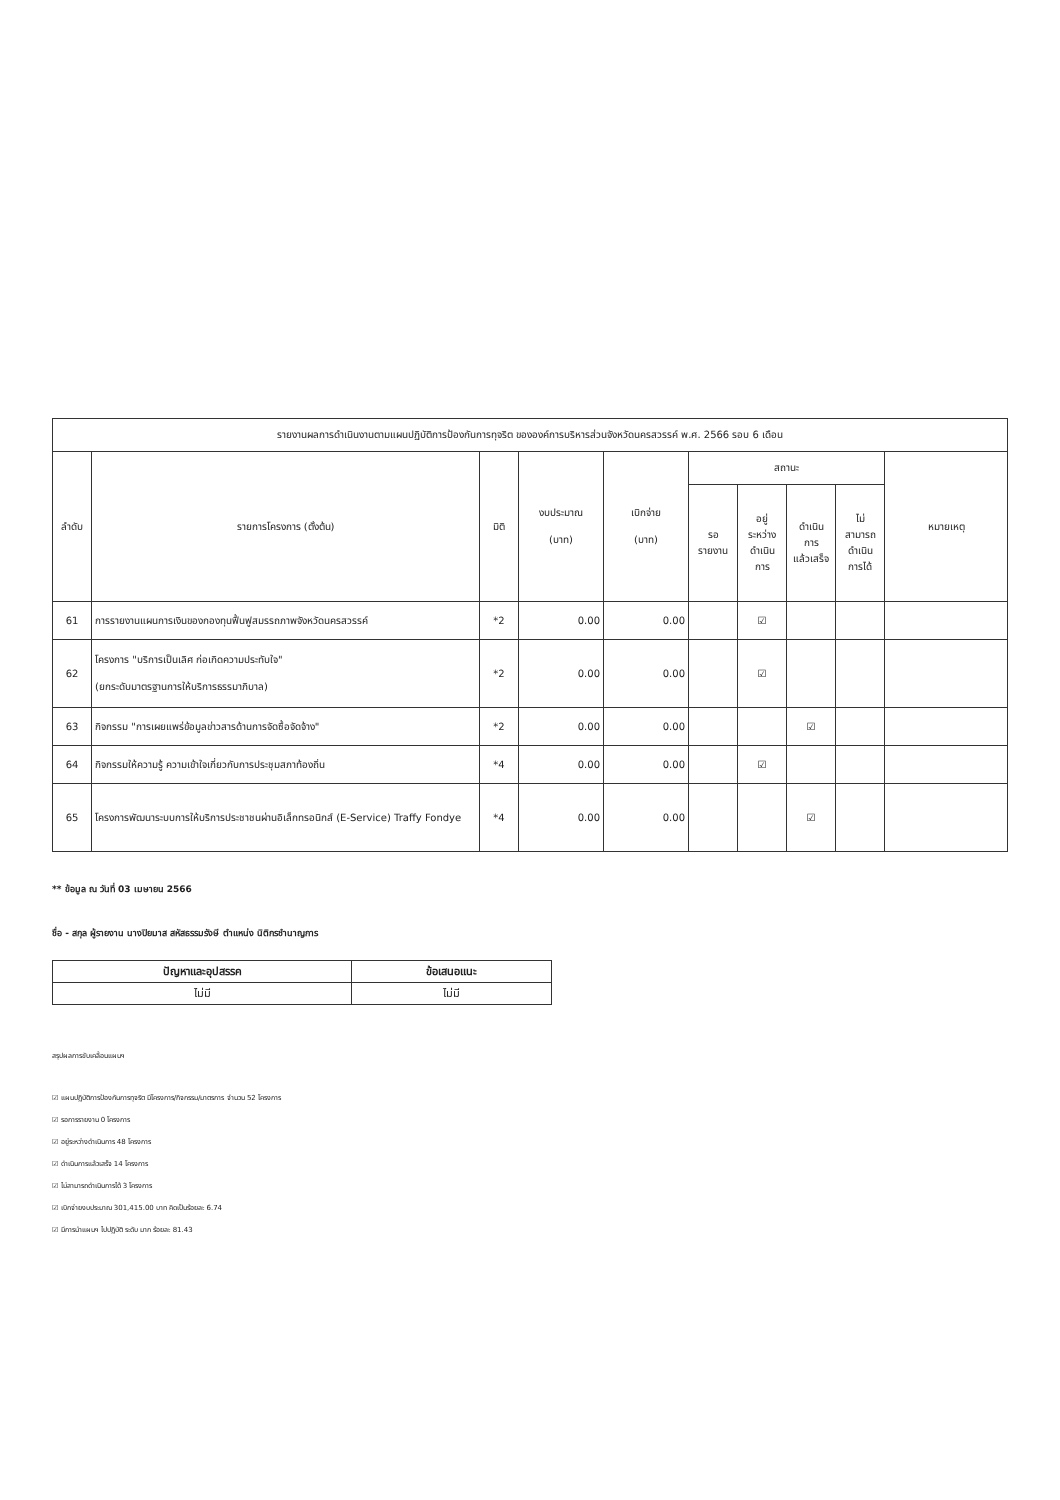| รายงานผลการดำเนินงานตามแผนปฏิบัติการป้องกันการทุจริต ขององค์การบริหารส่วนจังหวัดนครสวรรค์ พ.ศ. 2566 รอบ 6 เดือน | | | | | | | | | |
| --- | --- | --- | --- | --- | --- | --- | --- | --- | --- |
| ลำดับ | รายการโครงการ (ตั้งต้น) | มิติ | งบประมาณ (บาท) | เบิกจ่าย (บาท) | สถานะ | | | | หมายเหตุ |
| | | | | | รอ รายงาน | อยู่ ระหว่าง ดำเนิน การ | ดำเนิน การ แล้วเสร็จ | ไม่ สามารถ ดำเนิน การได้ | |
| 61 | การรายงานแผนการเงินของกองทุนฟื้นฟูสมรรถภาพจังหวัดนครสวรรค์ | *2 | 0.00 | 0.00 | | ☑ | | | |
| 62 | โครงการ "บริการเป็นเลิศ ก่อเกิดความประทับใจ" (ยกระดับมาตรฐานการให้บริการธรรมาภิบาล) | *2 | 0.00 | 0.00 | | ☑ | | | |
| 63 | กิจกรรม "การเผยแพร่ข้อมูลข่าวสารด้านการจัดซื้อจัดจ้าง" | *2 | 0.00 | 0.00 | | | ☑ | | |
| 64 | กิจกรรมให้ความรู้ ความเข้าใจเกี่ยวกับการประชุมสภาท้องถิ่น | *4 | 0.00 | 0.00 | | ☑ | | | |
| 65 | โครงการพัฒนาระบบการให้บริการประชาชนผ่านอิเล็กทรอนิกส์ (E-Service) Traffy Fondye | *4 | 0.00 | 0.00 | | | ☑ | | |
** ข้อมูล ณ วันที่ 03 เมษายน 2566
ชื่อ - สกุล ผู้รายงาน นางปิยมาส สหัสธรรมรังษี ตำแหน่ง นิติกรชำนาญการ
| ปัญหาและอุปสรรค | ข้อเสนอแนะ |
| --- | --- |
| ไม่มี | ไม่มี |
สรุปผลการขับเคลื่อนแผนฯ
☑ แผนปฏิบัติการป้องกันการทุจริต มีโครงการ/กิจกรรม/มาตรการ จำนวน 52 โครงการ
☑ รอการรายงาน 0 โครงการ
☑ อยู่ระหว่างดำเนินการ 48 โครงการ
☑ ดำเนินการแล้วเสร็จ 14 โครงการ
☑ ไม่สามารถดำเนินการได้ 3 โครงการ
☑ เบิกจ่ายงบประมาณ 301,415.00 บาท คิดเป็นร้อยละ 6.74
☑ มีการนำแผนฯ ไปปฏิบัติ ระดับ มาก ร้อยละ 81.43